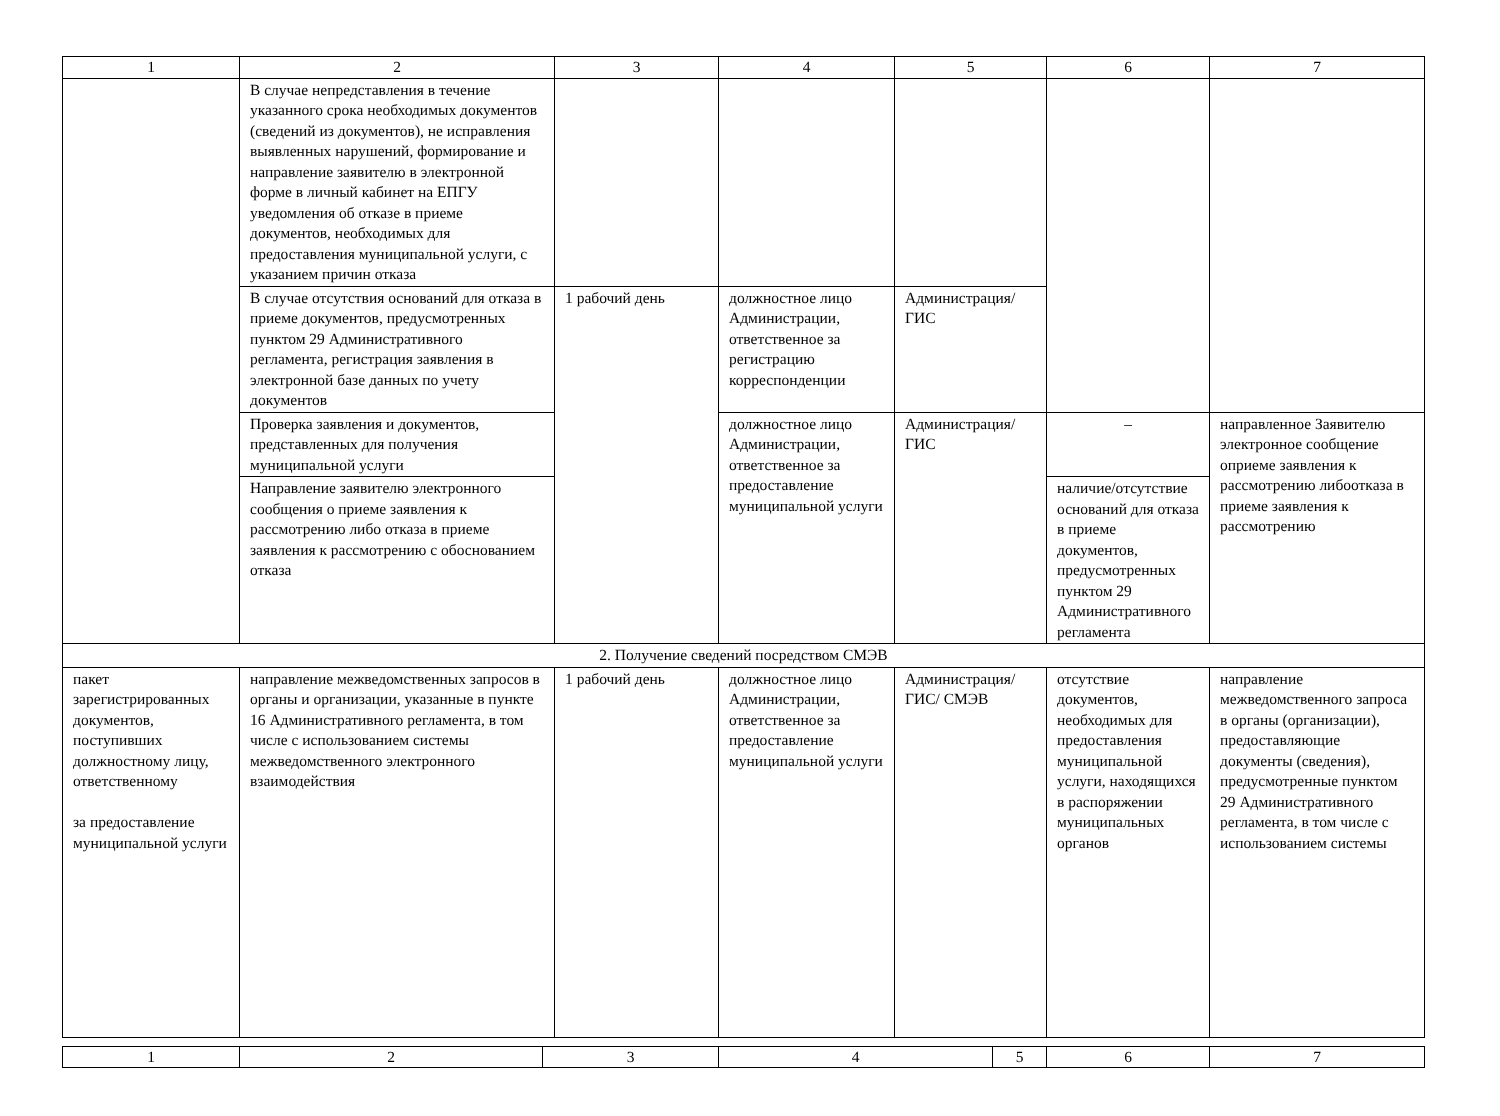| 1 | 2 | 3 | 4 | 5 | 6 | 7 |
| --- | --- | --- | --- | --- | --- | --- |
| | В случае непредставления в течение указанного срока необходимых документов (сведений из документов), не исправления выявленных нарушений, формирование и направление заявителю в электронной форме в личный кабинет на ЕПГУ уведомления об отказе в приеме документов, необходимых для предоставления муниципальной услуги, с указанием причин отказа | | | | | |
| | В случае отсутствия оснований для отказа в приеме документов, предусмотренных пунктом 29 Административного регламента, регистрация заявления в электронной базе данных по учету документов | 1 рабочий день | должностное лицо Администрации, ответственное за регистрацию корреспонденции | Администрация/ГИС | | |
| | Проверка заявления и документов, представленных для получения муниципальной услуги | | должностное лицо Администрации, ответственное за предоставление муниципальной услуги | Администрация/ГИС | – | направленное Заявителю электронное сообщение оприеме заявления к рассмотрению либоотказа в приеме заявления к рассмотрению |
| | Направление заявителю электронного сообщения о приеме заявления к рассмотрению либо отказа в приеме заявления к рассмотрению с обоснованием отказа | | | | наличие/отсутствие оснований для отказа в приеме документов, предусмотренных пунктом 29 Административного регламента | |
| 2. Получение сведений посредством СМЭВ | | | | | | |
| пакет зарегистрированных документов, поступивших должностному лицу, ответственному за предоставление муниципальной услуги | направление межведомственных запросов в органы и организации, указанные в пункте 16 Административного регламента, в том числе с использованием системы межведомственного электронного взаимодействия | 1 рабочий день | должностное лицо Администрации, ответственное за предоставление муниципальной услуги | Администрация/ГИС/ СМЭВ | отсутствие документов, необходимых для предоставления муниципальной услуги, находящихся в распоряжении муниципальных органов | направление межведомственного запроса в органы (организации), предоставляющие документы (сведения), предусмотренные пунктом 29 Административного регламента, в том числе с использованием системы |
| 1 | 2 | 3 | 4 | 5 | 6 | 7 |
| --- | --- | --- | --- | --- | --- | --- |